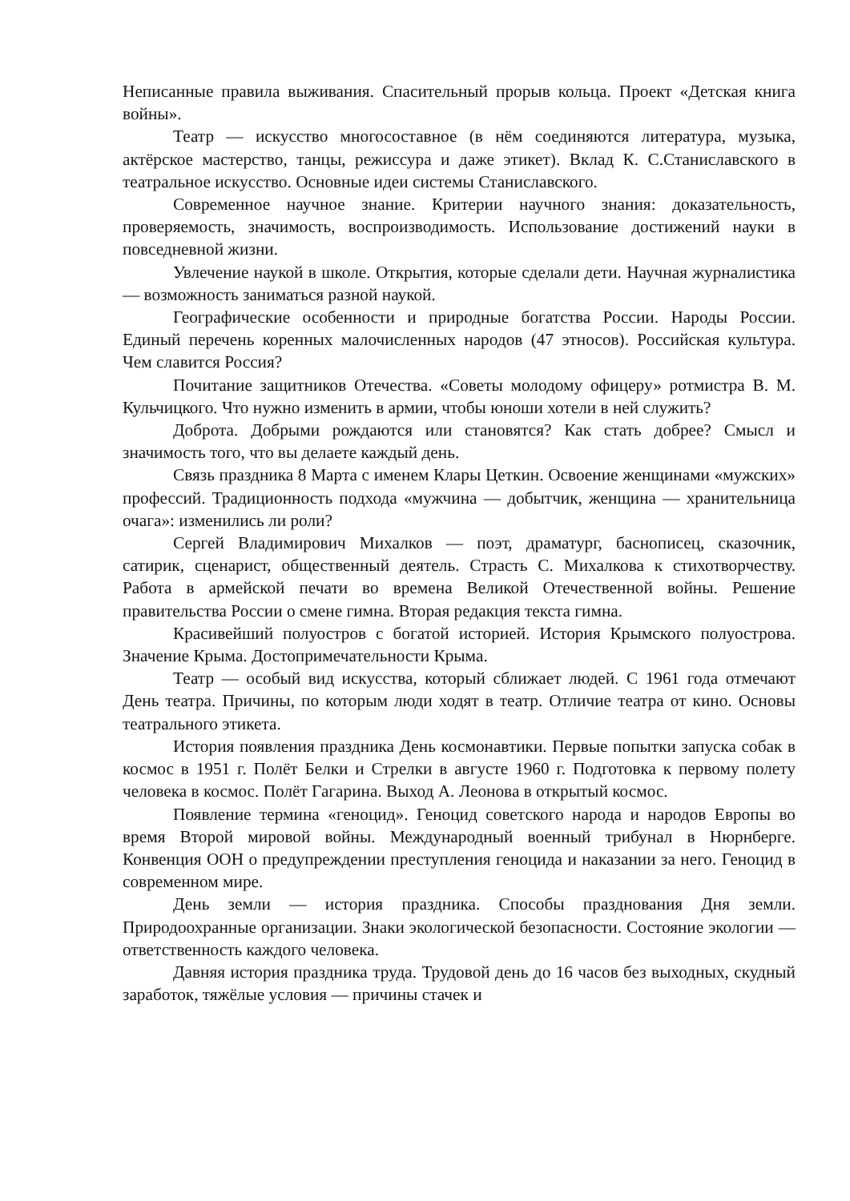Неписанные правила выживания. Спасительный прорыв кольца. Проект «Детская книга войны».
Театр — искусство многосоставное (в нём соединяются литература, музыка, актёрское мастерство, танцы, режиссура и даже этикет). Вклад К. С.Станиславского в театральное искусство. Основные идеи системы Станиславского.
Современное научное знание. Критерии научного знания: доказательность, проверяемость, значимость, воспроизводимость. Использование достижений науки в повседневной жизни.
Увлечение наукой в школе. Открытия, которые сделали дети. Научная журналистика — возможность заниматься разной наукой.
Географические особенности и природные богатства России. Народы России. Единый перечень коренных малочисленных народов (47 этносов). Российская культура. Чем славится Россия?
Почитание защитников Отечества. «Советы молодому офицеру» ротмистра В. М. Кульчицкого. Что нужно изменить в армии, чтобы юноши хотели в ней служить?
Доброта. Добрыми рождаются или становятся? Как стать добрее? Смысл и значимость того, что вы делаете каждый день.
Связь праздника 8 Марта с именем Клары Цеткин. Освоение женщинами «мужских» профессий. Традиционность подхода «мужчина — добытчик, женщина — хранительница очага»: изменились ли роли?
Сергей Владимирович Михалков — поэт, драматург, баснописец, сказочник, сатирик, сценарист, общественный деятель. Страсть С. Михалкова к стихотворчеству. Работа в армейской печати во времена Великой Отечественной войны. Решение правительства России о смене гимна. Вторая редакция текста гимна.
Красивейший полуостров с богатой историей. История Крымского полуострова. Значение Крыма. Достопримечательности Крыма.
Театр — особый вид искусства, который сближает людей. С 1961 года отмечают День театра. Причины, по которым люди ходят в театр. Отличие театра от кино. Основы театрального этикета.
История появления праздника День космонавтики. Первые попытки запуска собак в космос в 1951 г. Полёт Белки и Стрелки в августе 1960 г. Подготовка к первому полету человека в космос. Полёт Гагарина. Выход А. Леонова в открытый космос.
Появление термина «геноцид». Геноцид советского народа и народов Европы во время Второй мировой войны. Международный военный трибунал в Нюрнберге. Конвенция ООН о предупреждении преступления геноцида и наказании за него. Геноцид в современном мире.
День земли — история праздника. Способы празднования Дня земли. Природоохранные организации. Знаки экологической безопасности. Состояние экологии — ответственность каждого человека.
Давняя история праздника труда. Трудовой день до 16 часов без выходных, скудный заработок, тяжёлые условия — причины стачек и